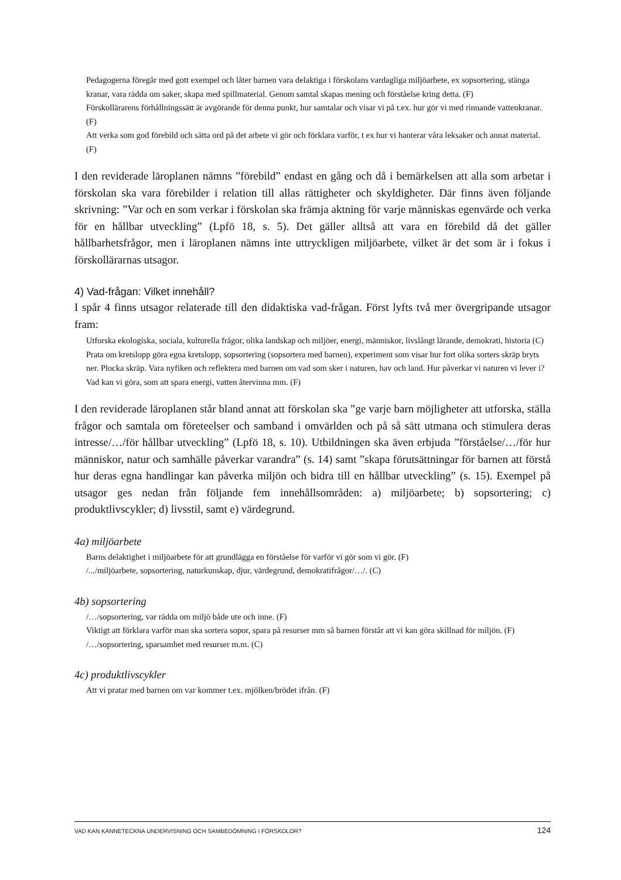Pedagogerna föregår med gott exempel och låter barnen vara delaktiga i förskolans vardagliga miljöarbete, ex sopsortering, stänga kranar, vara rädda om saker, skapa med spillmaterial. Genom samtal skapas mening och förståelse kring detta. (F)
Förskollärarens förhållningssätt är avgörande för denna punkt, hur samtalar och visar vi på t.ex. hur gör vi med rinnande vattenkranar. (F)
Att verka som god förebild och sätta ord på det arbete vi gör och förklara varför, t ex hur vi hanterar våra leksaker och annat material. (F)
I den reviderade läroplanen nämns ”förebild” endast en gång och då i bemärkelsen att alla som arbetar i förskolan ska vara förebilder i relation till allas rättigheter och skyldigheter. Där finns även följande skrivning: ”Var och en som verkar i förskolan ska främja aktning för varje människas egenvärde och verka för en hållbar utveckling” (Lpfö 18, s. 5). Det gäller alltså att vara en förebild då det gäller hållbarhetsfrågor, men i läroplanen nämns inte uttryckligen miljöarbete, vilket är det som är i fokus i förskollärarnas utsagor.
4) Vad-frågan: Vilket innehåll?
I spår 4 finns utsagor relaterade till den didaktiska vad-frågan. Först lyfts två mer övergripande utsagor fram:
Utforska ekologiska, sociala, kulturella frågor, olika landskap och miljöer, energi, människor, livslångt lärande, demokrati, historia (C)
Prata om kretslopp göra egna kretslopp, sopsortering (sopsortera med barnen), experiment som visar hur fort olika sorters skräp bryts ner. Plocka skräp. Vara nyfiken och reflektera med barnen om vad som sker i naturen, hav och land. Hur påverkar vi naturen vi lever i? Vad kan vi göra, som att spara energi, vatten återvinna mm. (F)
I den reviderade läroplanen står bland annat att förskolan ska ”ge varje barn möjligheter att utforska, ställa frågor och samtala om företeelser och samband i omvärlden och på så sätt utmana och stimulera deras intresse/…/för hållbar utveckling” (Lpfö 18, s. 10). Utbildningen ska även erbjuda ”förståelse/…/för hur människor, natur och samhälle påverkar varandra” (s. 14) samt ”skapa förutsättningar för barnen att förstå hur deras egna handlingar kan påverka miljön och bidra till en hållbar utveckling” (s. 15). Exempel på utsagor ges nedan från följande fem innehållsområden: a) miljöarbete; b) sopsortering; c) produktlivscykler; d) livsstil, samt e) värdegrund.
4a) miljöarbete
Barns delaktighet i miljöarbete för att grundlägga en förståelse för varför vi gör som vi gör. (F)
/.../miljöarbete, sopsortering, naturkunskap, djur, värdegrund, demokratifrågor/…/. (C)
4b) sopsortering
/…/sopsortering, var rädda om miljö både ute och inne. (F)
Viktigt att förklara varför man ska sortera sopor, spara på resurser mm så barnen förstår att vi kan göra skillnad för miljön. (F)
/…/sopsortering, sparsamhet med resurser m.m. (C)
4c) produktlivscykler
Att vi pratar med barnen om var kommer t.ex. mjölken/brödet ifrån. (F)
VAD KAN KÄNNETECKNA UNDERVISNING OCH SAMBEDÖMNING I FÖRSKOLOR? 124